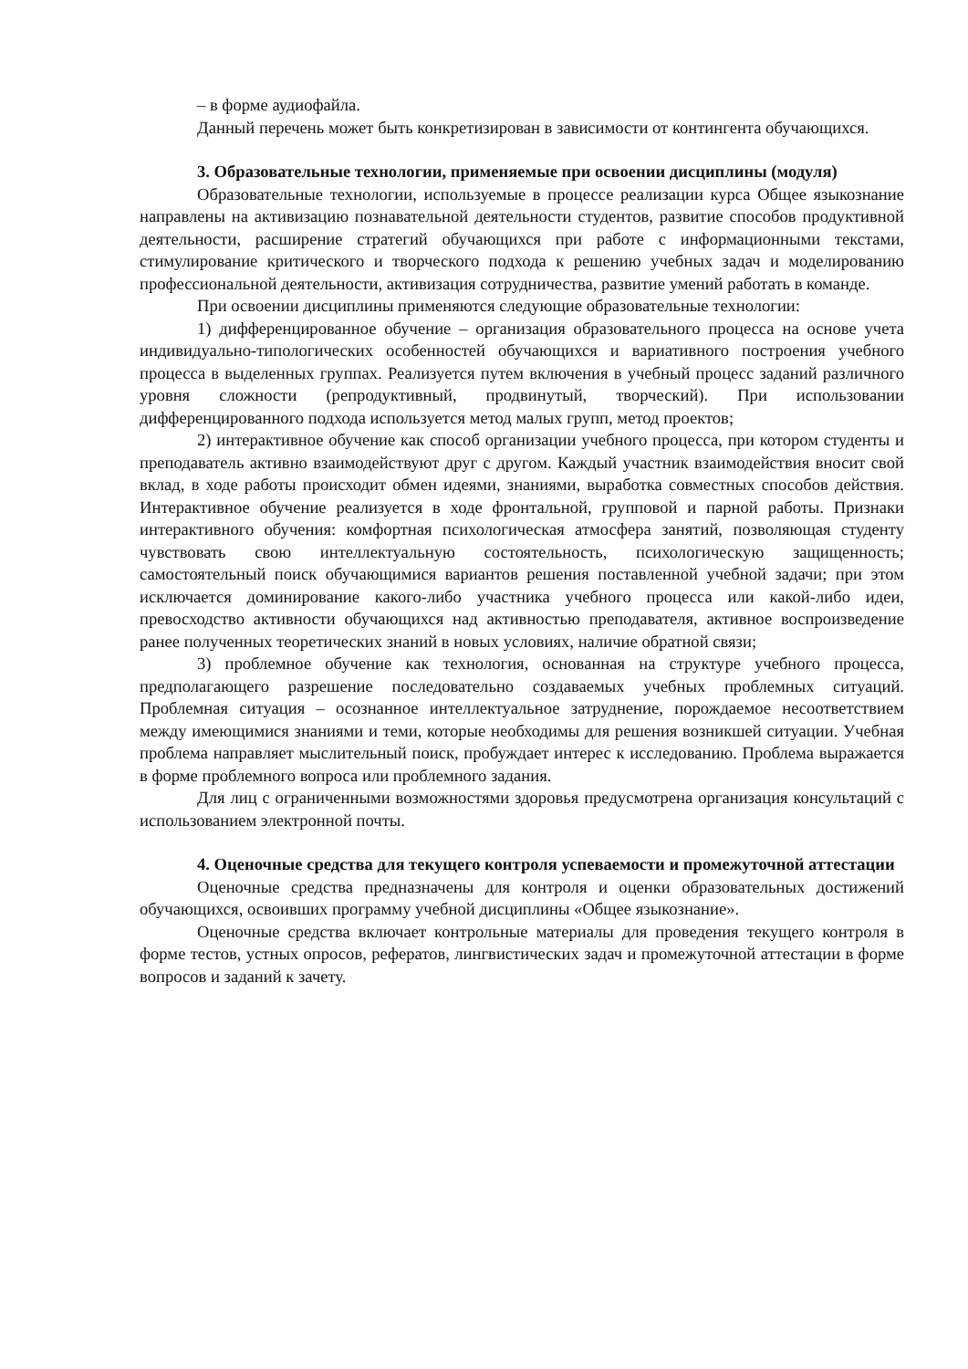– в форме аудиофайла.
Данный перечень может быть конкретизирован в зависимости от контингента обучающихся.
3. Образовательные технологии, применяемые при освоении дисциплины (модуля)
Образовательные технологии, используемые в процессе реализации курса Общее языкознание направлены на активизацию познавательной деятельности студентов, развитие способов продуктивной деятельности, расширение стратегий обучающихся при работе с информационными текстами, стимулирование критического и творческого подхода к решению учебных задач и моделированию профессиональной деятельности, активизация сотрудничества, развитие умений работать в команде.
При освоении дисциплины применяются следующие образовательные технологии:
1) дифференцированное обучение – организация образовательного процесса на основе учета индивидуально-типологических особенностей обучающихся и вариативного построения учебного процесса в выделенных группах. Реализуется путем включения в учебный процесс заданий различного уровня сложности (репродуктивный, продвинутый, творческий). При использовании дифференцированного подхода используется метод малых групп, метод проектов;
2) интерактивное обучение как способ организации учебного процесса, при котором студенты и преподаватель активно взаимодействуют друг с другом. Каждый участник взаимодействия вносит свой вклад, в ходе работы происходит обмен идеями, знаниями, выработка совместных способов действия. Интерактивное обучение реализуется в ходе фронтальной, групповой и парной работы. Признаки интерактивного обучения: комфортная психологическая атмосфера занятий, позволяющая студенту чувствовать свою интеллектуальную состоятельность, психологическую защищенность; самостоятельный поиск обучающимися вариантов решения поставленной учебной задачи; при этом исключается доминирование какого-либо участника учебного процесса или какой-либо идеи, превосходство активности обучающихся над активностью преподавателя, активное воспроизведение ранее полученных теоретических знаний в новых условиях, наличие обратной связи;
3) проблемное обучение как технология, основанная на структуре учебного процесса, предполагающего разрешение последовательно создаваемых учебных проблемных ситуаций. Проблемная ситуация – осознанное интеллектуальное затруднение, порождаемое несоответствием между имеющимися знаниями и теми, которые необходимы для решения возникшей ситуации. Учебная проблема направляет мыслительный поиск, пробуждает интерес к исследованию. Проблема выражается в форме проблемного вопроса или проблемного задания.
Для лиц с ограниченными возможностями здоровья предусмотрена организация консультаций с использованием электронной почты.
4. Оценочные средства для текущего контроля успеваемости и промежуточной аттестации
Оценочные средства предназначены для контроля и оценки образовательных достижений обучающихся, освоивших программу учебной дисциплины «Общее языкознание».
Оценочные средства включает контрольные материалы для проведения текущего контроля в форме тестов, устных опросов, рефератов, лингвистических задач и промежуточной аттестации в форме вопросов и заданий к зачету.